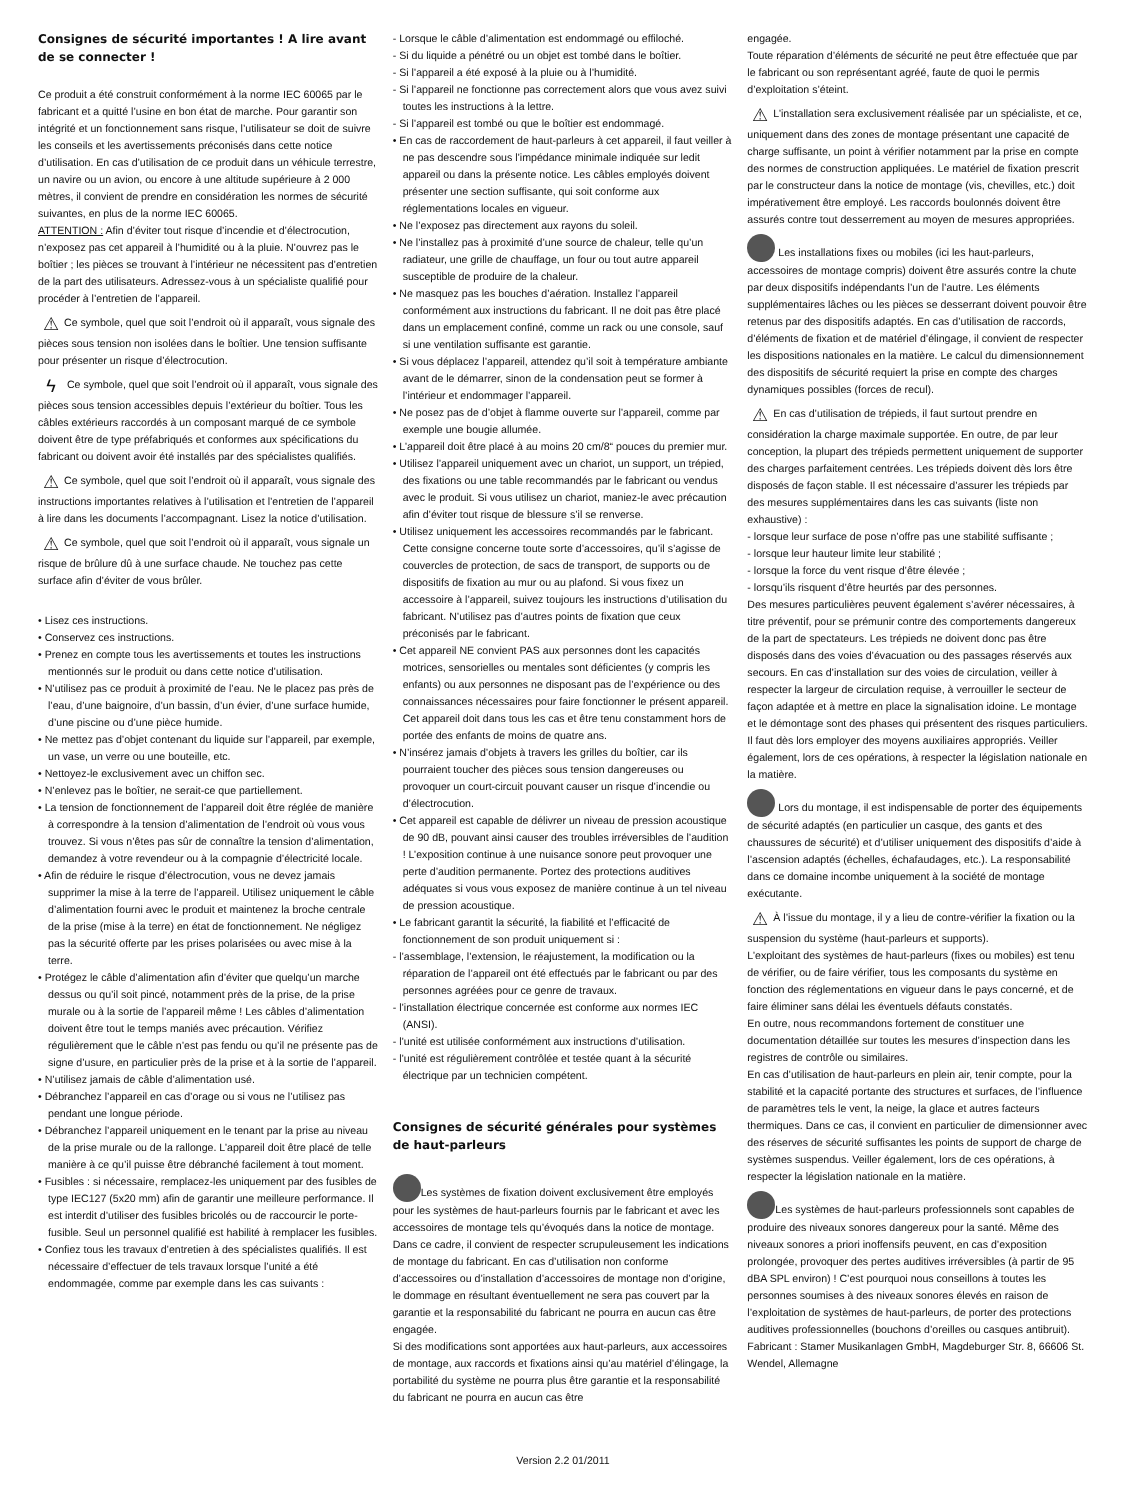Consignes de sécurité importantes ! A lire avant de se connecter !
Ce produit a été construit conformément à la norme IEC 60065 par le fabricant et a quitté l’usine en bon état de marche. Pour garantir son intégrité et un fonctionnement sans risque, l’utilisateur se doit de suivre les conseils et les avertissements préconisés dans cette notice d’utilisation. En cas d’utilisation de ce produit dans un véhicule terrestre, un navire ou un avion, ou encore à une altitude supérieure à 2 000 mètres, il convient de prendre en considération les normes de sécurité suivantes, en plus de la norme IEC 60065.
ATTENTION : Afin d’éviter tout risque d’incendie et d’électrocution, n’exposez pas cet appareil à l’humidité ou à la pluie. N’ouvrez pas le boîtier ; les pièces se trouvant à l’intérieur ne nécessitent pas d’entretien de la part des utilisateurs. Adressez-vous à un spécialiste qualifié pour procéder à l’entretien de l’appareil.
⚠ Ce symbole, quel que soit l’endroit où il apparaît, vous signale des pièces sous tension non isolées dans le boîtier. Une tension suffisante pour présenter un risque d’électrocution.
ϟ Ce symbole, quel que soit l’endroit où il apparaît, vous signale des pièces sous tension accessibles depuis l’extérieur du boîtier. Tous les câbles extérieurs raccordés à un composant marqué de ce symbole doivent être de type préfabriqués et conformes aux spécifications du fabricant ou doivent avoir été installés par des spécialistes qualifiés.
⚠ Ce symbole, quel que soit l’endroit où il apparaît, vous signale des instructions importantes relatives à l’utilisation et l’entretien de l’appareil à lire dans les documents l’accompagnant. Lisez la notice d’utilisation.
⚠ Ce symbole, quel que soit l’endroit où il apparaît, vous signale un risque de brûlure dû à une surface chaude. Ne touchez pas cette surface afin d’éviter de vous brûler.
• Lisez ces instructions.
• Conservez ces instructions.
• Prenez en compte tous les avertissements et toutes les instructions mentionnés sur le produit ou dans cette notice d’utilisation.
• N’utilisez pas ce produit à proximité de l’eau. Ne le placez pas près de l’eau, d’une baignoire, d’un bassin, d’un évier, d’une surface humide, d’une piscine ou d’une pièce humide.
• Ne mettez pas d’objet contenant du liquide sur l’appareil, par exemple, un vase, un verre ou une bouteille, etc.
• Nettoyez-le exclusivement avec un chiffon sec.
• N’enlevez pas le boîtier, ne serait-ce que partiellement.
• La tension de fonctionnement de l’appareil doit être réglée de manière à correspondre à la tension d’alimentation de l’endroit où vous vous trouvez. Si vous n’êtes pas sûr de connaître la tension d’alimentation, demandez à votre revendeur ou à la compagnie d’électricité locale.
• Afin de réduire le risque d’électrocution, vous ne devez jamais supprimer la mise à la terre de l’appareil. Utilisez uniquement le câble d’alimentation fourni avec le produit et maintenez la broche centrale de la prise (mise à la terre) en état de fonctionnement. Ne négligez pas la sécurité offerte par les prises polarisées ou avec mise à la terre.
• Protégez le câble d’alimentation afin d’éviter que quelqu’un marche dessus ou qu’il soit pincé, notamment près de la prise, de la prise murale ou à la sortie de l’appareil même ! Les câbles d’alimentation doivent être tout le temps maniés avec précaution. Vérifiez régulièrement que le câble n’est pas fendu ou qu’il ne présente pas de signe d’usure, en particulier près de la prise et à la sortie de l’appareil.
• N’utilisez jamais de câble d’alimentation usé.
• Débranchez l’appareil en cas d’orage ou si vous ne l’utilisez pas pendant une longue période.
• Débranchez l’appareil uniquement en le tenant par la prise au niveau de la prise murale ou de la rallonge. L’appareil doit être placé de telle manière à ce qu’il puisse être débranché facilement à tout moment.
• Fusibles : si nécessaire, remplacez-les uniquement par des fusibles de type IEC127 (5x20 mm) afin de garantir une meilleure performance. Il est interdit d’utiliser des fusibles bricolés ou de raccourcir le porte-fusible. Seul un personnel qualifié est habilité à remplacer les fusibles.
• Confiez tous les travaux d’entretien à des spécialistes qualifiés. Il est nécessaire d’effectuer de tels travaux lorsque l’unité a été endommagée, comme par exemple dans les cas suivants :
- Lorsque le câble d’alimentation est endommagé ou effiloché.
- Si du liquide a pénétré ou un objet est tombé dans le boîtier.
- Si l’appareil a été exposé à la pluie ou à l’humidité.
- Si l’appareil ne fonctionne pas correctement alors que vous avez suivi toutes les instructions à la lettre.
- Si l’appareil est tombé ou que le boîtier est endommagé.
• En cas de raccordement de haut-parleurs à cet appareil, il faut veiller à ne pas descendre sous l’impédance minimale indiquée sur ledit appareil ou dans la présente notice. Les câbles employés doivent présenter une section suffisante, qui soit conforme aux réglementations locales en vigueur.
• Ne l’exposez pas directement aux rayons du soleil.
• Ne l’installez pas à proximité d’une source de chaleur, telle qu’un radiateur, une grille de chauffage, un four ou tout autre appareil susceptible de produire de la chaleur.
• Ne masquez pas les bouches d’aération. Installez l’appareil conformément aux instructions du fabricant. Il ne doit pas être placé dans un emplacement confiné, comme un rack ou une console, sauf si une ventilation suffisante est garantie.
• Si vous déplacez l’appareil, attendez qu’il soit à température ambiante avant de le démarrer, sinon de la condensation peut se former à l’intérieur et endommager l’appareil.
• Ne posez pas de d’objet à flamme ouverte sur l’appareil, comme par exemple une bougie allumée.
• L’appareil doit être placé à au moins 20 cm/8“ pouces du premier mur.
• Utilisez l’appareil uniquement avec un chariot, un support, un trépied, des fixations ou une table recommandés par le fabricant ou vendus avec le produit. Si vous utilisez un chariot, maniez-le avec précaution afin d’éviter tout risque de blessure s’il se renverse.
• Utilisez uniquement les accessoires recommandés par le fabricant. Cette consigne concerne toute sorte d’accessoires, qu’il s’agisse de couvercles de protection, de sacs de transport, de supports ou de dispositifs de fixation au mur ou au plafond. Si vous fixez un accessoire à l’appareil, suivez toujours les instructions d’utilisation du fabricant. N’utilisez pas d’autres points de fixation que ceux préconisés par le fabricant.
• Cet appareil NE convient PAS aux personnes dont les capacités motrices, sensorielles ou mentales sont déficientes (y compris les enfants) ou aux personnes ne disposant pas de l’expérience ou des connaissances nécessaires pour faire fonctionner le présent appareil. Cet appareil doit dans tous les cas et être tenu constamment hors de portée des enfants de moins de quatre ans.
• N’insérez jamais d’objets à travers les grilles du boîtier, car ils pourraient toucher des pièces sous tension dangereuses ou provoquer un court-circuit pouvant causer un risque d’incendie ou d’électrocution.
• Cet appareil est capable de délivrer un niveau de pression acoustique de 90 dB, pouvant ainsi causer des troubles irréversibles de l’audition ! L’exposition continue à une nuisance sonore peut provoquer une perte d’audition permanente. Portez des protections auditives adéquates si vous vous exposez de manière continue à un tel niveau de pression acoustique.
• Le fabricant garantit la sécurité, la fiabilité et l’efficacité de fonctionnement de son produit uniquement si :
- l’assemblage, l’extension, le réajustement, la modification ou la réparation de l’appareil ont été effectués par le fabricant ou par des personnes agréées pour ce genre de travaux.
- l’installation électrique concernée est conforme aux normes IEC (ANSI).
- l’unité est utilisée conformément aux instructions d’utilisation.
- l’unité est régulièrement contrôlée et testée quant à la sécurité électrique par un technicien compétent.
Consignes de sécurité générales pour systèmes de haut-parleurs
Les systèmes de fixation doivent exclusivement être employés pour les systèmes de haut-parleurs fournis par le fabricant et avec les accessoires de montage tels qu’évoqués dans la notice de montage. Dans ce cadre, il convient de respecter scrupuleusement les indications de montage du fabricant. En cas d’utilisation non conforme d’accessoires ou d’installation d’accessoires de montage non d’origine, le dommage en résultant éventuellement ne sera pas couvert par la garantie et la responsabilité du fabricant ne pourra en aucun cas être engagée.
Si des modifications sont apportées aux haut-parleurs, aux accessoires de montage, aux raccords et fixations ainsi qu’au matériel d’élingage, la portabilité du système ne pourra plus être garantie et la responsabilité du fabricant ne pourra en aucun cas être
engagée.
Toute réparation d’éléments de sécurité ne peut être effectuée que par le fabricant ou son représentant agréé, faute de quoi le permis d’exploitation s’éteint.
⚠ L’installation sera exclusivement réalisée par un spécialiste, et ce, uniquement dans des zones de montage présentant une capacité de charge suffisante, un point à vérifier notamment par la prise en compte des normes de construction appliquées. Le matériel de fixation prescrit par le constructeur dans la notice de montage (vis, chevilles, etc.) doit impérativement être employé. Les raccords boulonnés doivent être assurés contre tout desserrement au moyen de mesures appropriées.
Les installations fixes ou mobiles (ici les haut-parleurs, accessoires de montage compris) doivent être assurés contre la chute par deux dispositifs indépendants l’un de l’autre. Les éléments supplémentaires lâches ou les pièces se desserrant doivent pouvoir être retenus par des dispositifs adaptés. En cas d’utilisation de raccords, d’éléments de fixation et de matériel d’élingage, il convient de respecter les dispositions nationales en la matière. Le calcul du dimensionnement des dispositifs de sécurité requiert la prise en compte des charges dynamiques possibles (forces de recul).
⚠ En cas d’utilisation de trépieds, il faut surtout prendre en considération la charge maximale supportée. En outre, de par leur conception, la plupart des trépieds permettent uniquement de supporter des charges parfaitement centrées. Les trépieds doivent dès lors être disposés de façon stable. Il est nécessaire d’assurer les trépieds par des mesures supplémentaires dans les cas suivants (liste non exhaustive) :
- lorsque leur surface de pose n’offre pas une stabilité suffisante ;
- lorsque leur hauteur limite leur stabilité ;
- lorsque la force du vent risque d’être élevée ;
- lorsqu’ils risquent d’être heurtés par des personnes.
Des mesures particulières peuvent également s’avérer nécessaires, à titre préventif, pour se prémunir contre des comportements dangereux de la part de spectateurs. Les trépieds ne doivent donc pas être disposés dans des voies d’évacuation ou des passages réservés aux secours. En cas d’installation sur des voies de circulation, veiller à respecter la largeur de circulation requise, à verrouiller le secteur de façon adaptée et à mettre en place la signalisation idoine. Le montage et le démontage sont des phases qui présentent des risques particuliers. Il faut dès lors employer des moyens auxiliaires appropriés. Veiller également, lors de ces opérations, à respecter la législation nationale en la matière.
Lors du montage, il est indispensable de porter des équipements de sécurité adaptés (en particulier un casque, des gants et des chaussures de sécurité) et d’utiliser uniquement des dispositifs d’aide à l’ascension adaptés (échelles, échafaudages, etc.). La responsabilité dans ce domaine incombe uniquement à la société de montage exécutante.
⚠ À l’issue du montage, il y a lieu de contre-vérifier la fixation ou la suspension du système (haut-parleurs et supports).
L’exploitant des systèmes de haut-parleurs (fixes ou mobiles) est tenu de vérifier, ou de faire vérifier, tous les composants du système en fonction des réglementations en vigueur dans le pays concerné, et de faire éliminer sans délai les éventuels défauts constatés.
En outre, nous recommandons fortement de constituer une documentation détaillée sur toutes les mesures d’inspection dans les registres de contrôle ou similaires.
En cas d’utilisation de haut-parleurs en plein air, tenir compte, pour la stabilité et la capacité portante des structures et surfaces, de l’influence de paramètres tels le vent, la neige, la glace et autres facteurs thermiques. Dans ce cas, il convient en particulier de dimensionner avec des réserves de sécurité suffisantes les points de support de charge de systèmes suspendus. Veiller également, lors de ces opérations, à respecter la législation nationale en la matière.
Les systèmes de haut-parleurs professionnels sont capables de produire des niveaux sonores dangereux pour la santé. Même des niveaux sonores a priori inoffensifs peuvent, en cas d’exposition prolongée, provoquer des pertes auditives irréversibles (à partir de 95 dBA SPL environ) ! C’est pourquoi nous conseillons à toutes les personnes soumises à des niveaux sonores élevés en raison de l’exploitation de systèmes de haut-parleurs, de porter des protections auditives professionnelles (bouchons d’oreilles ou casques antibruit).
Fabricant : Stamer Musikanlagen GmbH, Magdeburger Str. 8, 66606 St. Wendel, Allemagne
Version 2.2 01/2011